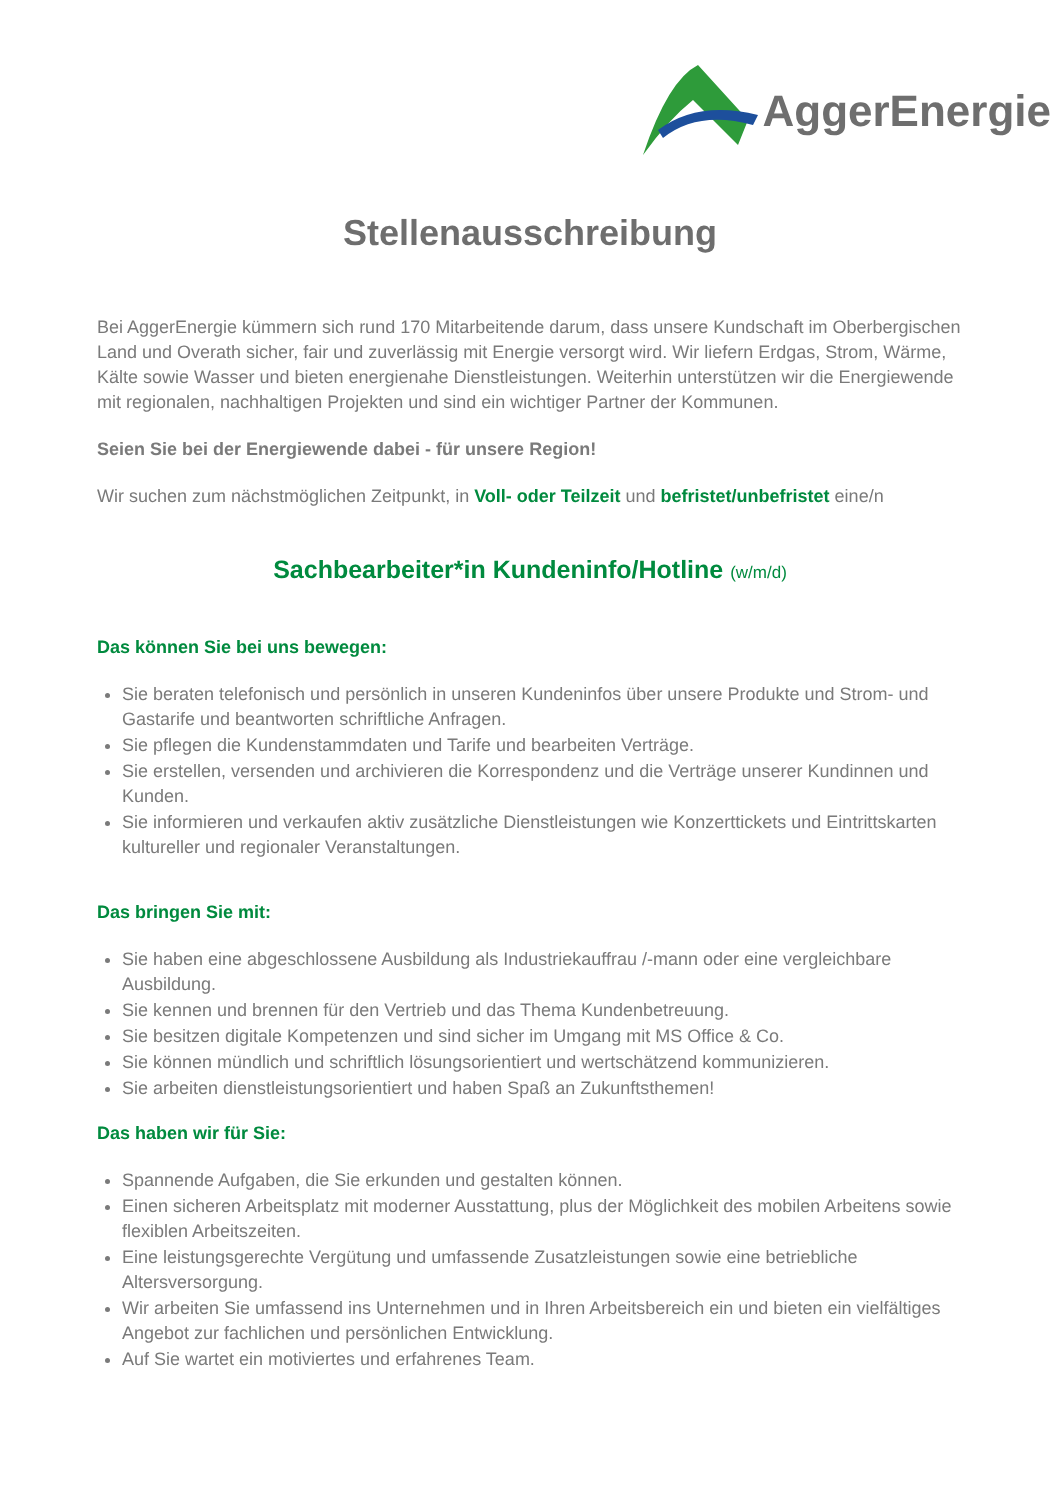AggerEnergie
Stellenausschreibung
Bei AggerEnergie kümmern sich rund 170 Mitarbeitende darum, dass unsere Kundschaft im Oberbergischen Land und Overath sicher, fair und zuverlässig mit Energie versorgt wird. Wir liefern Erdgas, Strom, Wärme, Kälte sowie Wasser und bieten energienahe Dienstleistungen. Weiterhin unterstützen wir die Energiewende mit regionalen, nachhaltigen Projekten und sind ein wichtiger Partner der Kommunen.
Seien Sie bei der Energiewende dabei - für unsere Region!
Wir suchen zum nächstmöglichen Zeitpunkt, in Voll- oder Teilzeit und befristet/unbefristet eine/n
Sachbearbeiter*in Kundeninfo/Hotline (w/m/d)
Das können Sie bei uns bewegen:
Sie beraten telefonisch und persönlich in unseren Kundeninfos über unsere Produkte und Strom- und Gastarife und beantworten schriftliche Anfragen.
Sie pflegen die Kundenstammdaten und Tarife und bearbeiten Verträge.
Sie erstellen, versenden und archivieren die Korrespondenz und die Verträge unserer Kundinnen und Kunden.
Sie informieren und verkaufen aktiv zusätzliche Dienstleistungen wie Konzerttickets und Eintrittskarten kultureller und regionaler Veranstaltungen.
Das bringen Sie mit:
Sie haben eine abgeschlossene Ausbildung als Industriekauffrau /-mann oder eine vergleichbare Ausbildung.
Sie kennen und brennen für den Vertrieb und das Thema Kundenbetreuung.
Sie besitzen digitale Kompetenzen und sind sicher im Umgang mit MS Office & Co.
Sie können mündlich und schriftlich lösungsorientiert und wertschätzend kommunizieren.
Sie arbeiten dienstleistungsorientiert und haben Spaß an Zukunftsthemen!
Das haben wir für Sie:
Spannende Aufgaben, die Sie erkunden und gestalten können.
Einen sicheren Arbeitsplatz mit moderner Ausstattung, plus der Möglichkeit des mobilen Arbeitens sowie flexiblen Arbeitszeiten.
Eine leistungsgerechte Vergütung und umfassende Zusatzleistungen sowie eine betriebliche Altersversorgung.
Wir arbeiten Sie umfassend ins Unternehmen und in Ihren Arbeitsbereich ein und bieten ein vielfältiges Angebot zur fachlichen und persönlichen Entwicklung.
Auf Sie wartet ein motiviertes und erfahrenes Team.